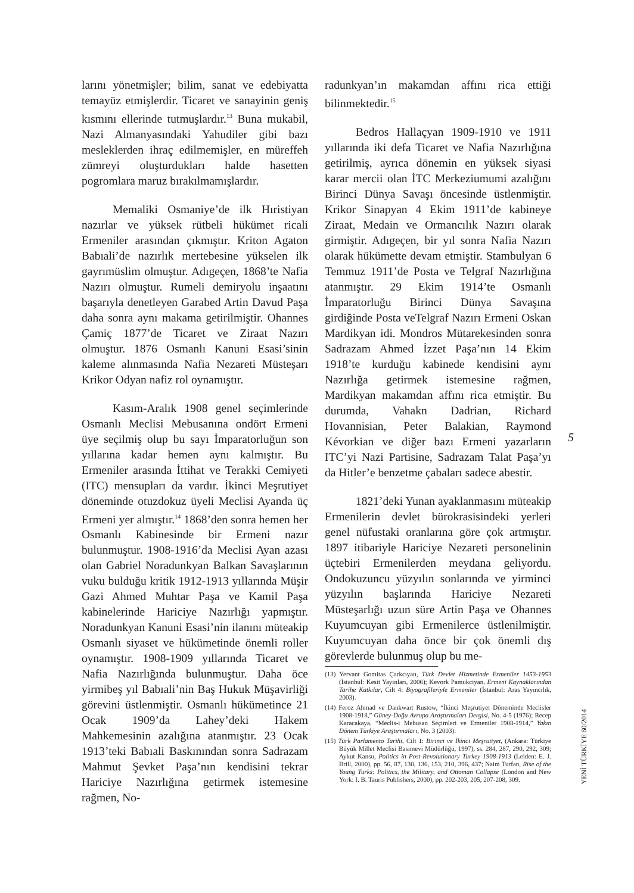larını yönetmişler; bilim, sanat ve edebiyatta temayüz etmişlerdir. Ticaret ve sanayinin geniş kısmını ellerinde tutmuşlardır.<sup>13</sup> Buna mukabil, Nazi Almanyasındaki Yahudiler gibi bazı mesleklerden ihraç edilmemişler, en müreffeh zümreyi oluşturdukları halde hasetten pogromlara maruz bırakılmamışlardır.
Memaliki Osmaniye’de ilk Hıristiyan nazırlar ve yüksek rütbeli hükümet ricali Ermeniler arasından çıkmıştır. Kriton Agaton Babıali’de nazırlık mertebesine yükselen ilk gayrımüslim olmuştur. Adıgeçen, 1868’te Nafia Nazırı olmuştur. Rumeli demiryolu inşaatını başarıyla denetleyen Garabed Artin Davud Paşa daha sonra aynı makama getirilmiştir. Ohannes Çamiç 1877’de Ticaret ve Ziraat Nazırı olmuştur. 1876 Osmanlı Kanuni Esasi’sinin kaleme alınmasında Nafia Nezareti Müsteşarı Krikor Odyan nafiz rol oynamıştır.
Kasım-Aralık 1908 genel seçimlerinde Osmanlı Meclisi Mebusanına ondört Ermeni üye seçilmiş olup bu sayı İmparatorluğun son yıllarına kadar hemen aynı kalmıştır. Bu Ermeniler arasında İttihat ve Terakki Cemiyeti (ITC) mensupları da vardır. İkinci Meşrutiyet döneminde otuzdokuz üyeli Meclisi Ayanda üç Ermeni yer almıştır.<sup>14</sup> 1868’den sonra hemen her Osmanlı Kabinesinde bir Ermeni nazır bulunmuştur. 1908-1916’da Meclisi Ayan azası olan Gabriel Noradunkyan Balkan Savaşlarının vuku bulduğu kritik 1912-1913 yıllarında Müşir Gazi Ahmed Muhtar Paşa ve Kamil Paşa kabinelerinde Hariciye Nazırlığı yapmıştır. Noradunkyan Kanuni Esasi’nin ilanını müteakip Osmanlı siyaset ve hükümetinde önemli roller oynamıştır. 1908-1909 yıllarında Ticaret ve Nafia Nazırlığında bulunmuştur. Daha öce yirmibeş yıl Babıali’nin Baş Hukuk Müşavirliği görevini üstlenmiştir. Osmanlı hükümetince 21 Ocak 1909’da Lahey’deki Hakem Mahkemesinin azalığına atanmıştır. 23 Ocak 1913’teki Babıali Baskınından sonra Sadrazam Mahmut Şevket Paşa’nın kendisini tekrar Hariciye Nazırlığına getirmek istemesine rağmen, No-
radunkyan’ın makamdan affını rica ettiği bilinmektedir.<sup>15</sup>
Bedros Hallaçyan 1909-1910 ve 1911 yıllarında iki defa Ticaret ve Nafia Nazırlığına getirilmiş, ayrıca dönemin en yüksek siyasi karar mercii olan İTC Merkeziumumi azalığını Birinci Dünya Savaşı öncesinde üstlenmiştir. Krikor Sinapyan 4 Ekim 1911’de kabineye Ziraat, Medain ve Ormancılık Nazırı olarak girmiştir. Adıgeçen, bir yıl sonra Nafia Nazırı olarak hükümette devam etmiştir. Stambulyan 6 Temmuz 1911’de Posta ve Telgraf Nazırlığına atanmıştır. 29 Ekim 1914’te Osmanlı İmparatorluğu Birinci Dünya Savaşına girdiğinde Posta veTelgraf Nazırı Ermeni Oskan Mardikyan idi. Mondros Mütarekesinden sonra Sadrazam Ahmed İzzet Paşa’nın 14 Ekim 1918’te kurduğu kabinede kendisini aynı Nazırlığa getirmek istemesine rağmen, Mardikyan makamdan affını rica etmiştir. Bu durumda, Vahakn Dadrian, Richard Hovannisian, Peter Balakian, Raymond Kévorkian ve diğer bazı Ermeni yazarların ITC’yi Nazi Partisine, Sadrazam Talat Paşa’yı da Hitler’e benzetme çabaları sadece abestir.
1821’deki Yunan ayaklanmasını müteakip Ermenilerin devlet bürokrasisindeki yerleri genel nüfustaki oranlarına göre çok artmıştır. 1897 itibariyle Hariciye Nezareti personelinin üçtebiri Ermenilerden meydana geliyordu. Ondokuzuncu yüzyılın sonlarında ve yirminci yüzyılın başlarında Hariciye Nezareti Müsteşarlığı uzun süre Artin Paşa ve Ohannes Kuyumcuyan gibi Ermenilerce üstlenilmiştir. Kuyumcuyan daha önce bir çok önemli dış görevlerde bulunmuş olup bu me-
(13) Yervant Gomitas Çarkcıyan, Türk Devlet Hizmetinde Ermeniler 1453-1953 (İstanbul: Kesit Yayınları, 2006); Kevork Pamukciyan, Ermeni Kaynaklarından Tarihe Katkılar, Cilt 4: Biyografileriyle Ermeniler (İstanbul: Aras Yayıncılık, 2003).
(14) Feroz Ahmad ve Dankwart Rustow, “İkinci Meşrutiyet Döneminde Meclisler 1908-1918,” Güney-Doğu Avrupa Araştırmaları Dergisi, No. 4-5 (1976); Recep Karacakaya, “Meclis-i Mebusan Seçimleri ve Ermeniler 1908-1914,” Yakın Dönem Türkiye Araştırmaları, No. 3 (2003).
(15) Türk Parlamento Tarihi, Cilt 1: Birinci ve İkinci Meşrutiyet, (Ankara: Türkiye Büyük Millet Meclisi Basımevi Müdürlüğü, 1997), ss. 284, 287, 290, 292, 309; Aykut Kansu, Politics in Post-Revolutionary Turkey 1908-1913 (Leiden: E. J. Brill, 2000), pp. 56, 87, 130, 136, 153, 210, 396, 437; Naim Turfan, Rise of the Young Turks: Politics, the Military, and Ottoman Collapse (London and New York: I. B. Tauris Publishers, 2000), pp. 202-203, 205, 207-208, 309.
5
YENİ TÜRKİYE 60/2014